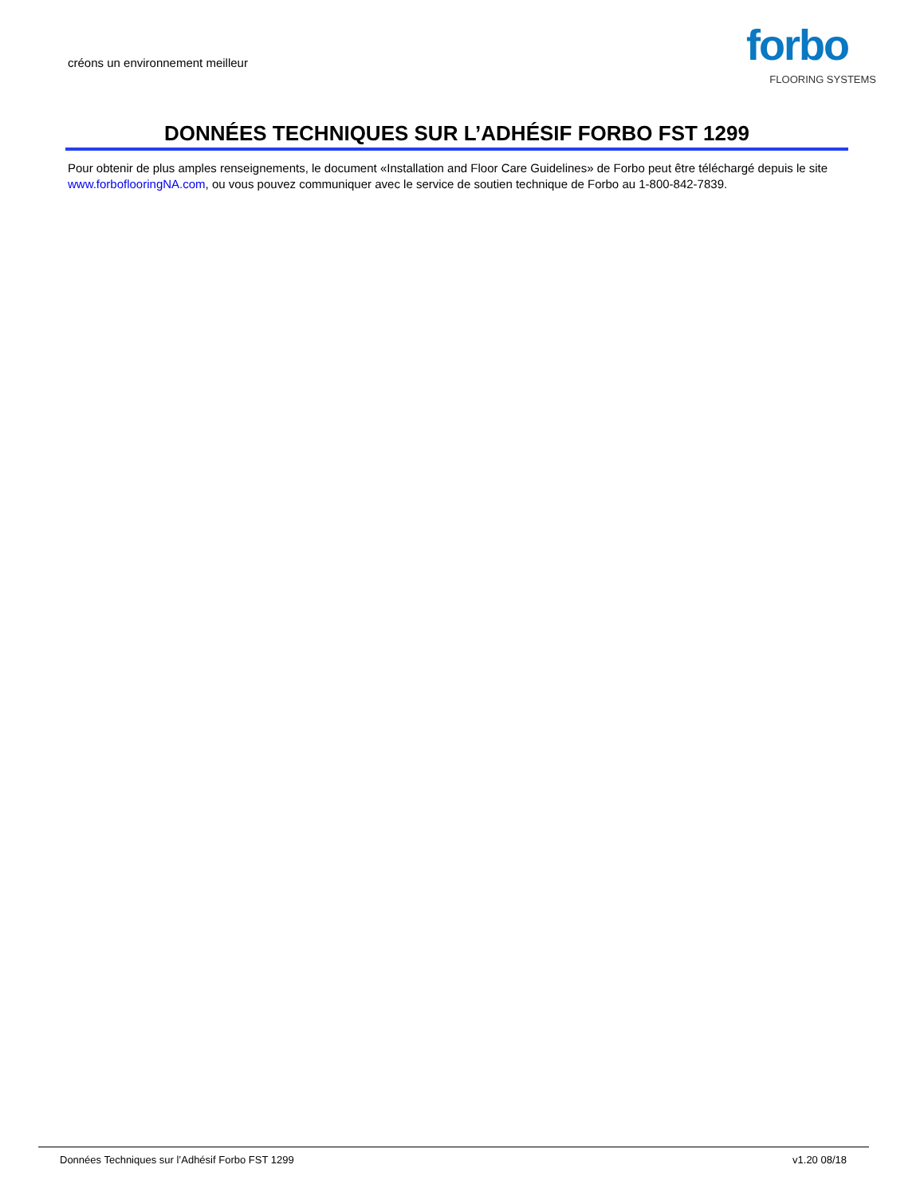créons un environnement meilleur
forbo
FLOORING SYSTEMS
DONNÉES TECHNIQUES SUR L’ADHÉSIF FORBO FST 1299
Pour obtenir de plus amples renseignements, le document «Installation and Floor Care Guidelines» de Forbo peut être téléchargé depuis le site www.forboflooringNA.com, ou vous pouvez communiquer avec le service de soutien technique de Forbo au 1-800-842-7839.
Données Techniques sur l’Adhésif Forbo FST 1299 v1.20 08/18